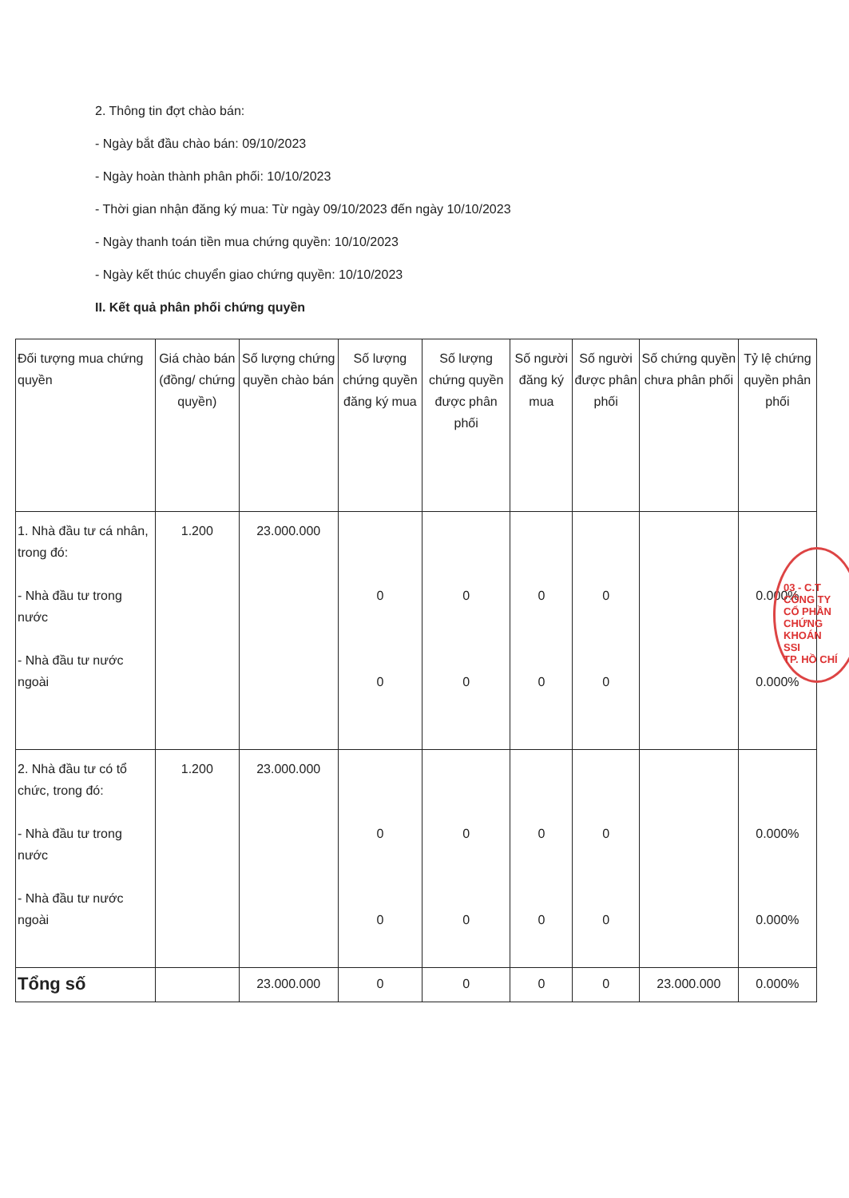2. Thông tin đợt chào bán:
- Ngày bắt đầu chào bán: 09/10/2023
- Ngày hoàn thành phân phối: 10/10/2023
- Thời gian nhận đăng ký mua: Từ ngày 09/10/2023 đến ngày 10/10/2023
- Ngày thanh toán tiền mua chứng quyền: 10/10/2023
- Ngày kết thúc chuyển giao chứng quyền: 10/10/2023
II. Kết quả phân phối chứng quyền
| Đối tượng mua chứng quyền | Giá chào bán (đồng/ chứng quyền) | Số lượng chứng quyền chào bán | Số lượng chứng quyền đăng ký mua | Số lượng chứng quyền được phân phối | Số người đăng ký mua | Số người được phân phối | Số chứng quyền chưa phân phối | Tỷ lệ chứng quyền phân phối |
| --- | --- | --- | --- | --- | --- | --- | --- | --- |
| 1. Nhà đầu tư cá nhân, trong đó: - Nhà đầu tư trong nước - Nhà đầu tư nước ngoài | 1.200 | 23.000.000 | 0 0 | 0 0 | 0 0 | 0 0 | | 0.000% 0.000% |
| 2. Nhà đầu tư có tổ chức, trong đó: - Nhà đầu tư trong nước - Nhà đầu tư nước ngoài | 1.200 | 23.000.000 | 0 0 | 0 0 | 0 0 | 0 0 | | 0.000% 0.000% |
| Tổng số | | 23.000.000 | 0 | 0 | 0 | 0 | 23.000.000 | 0.000% |
03 - C.T
CÔNG TY
CỔ PHẦN
CHỨNG KHOÁN
SSI
TP. HỒ CHÍ